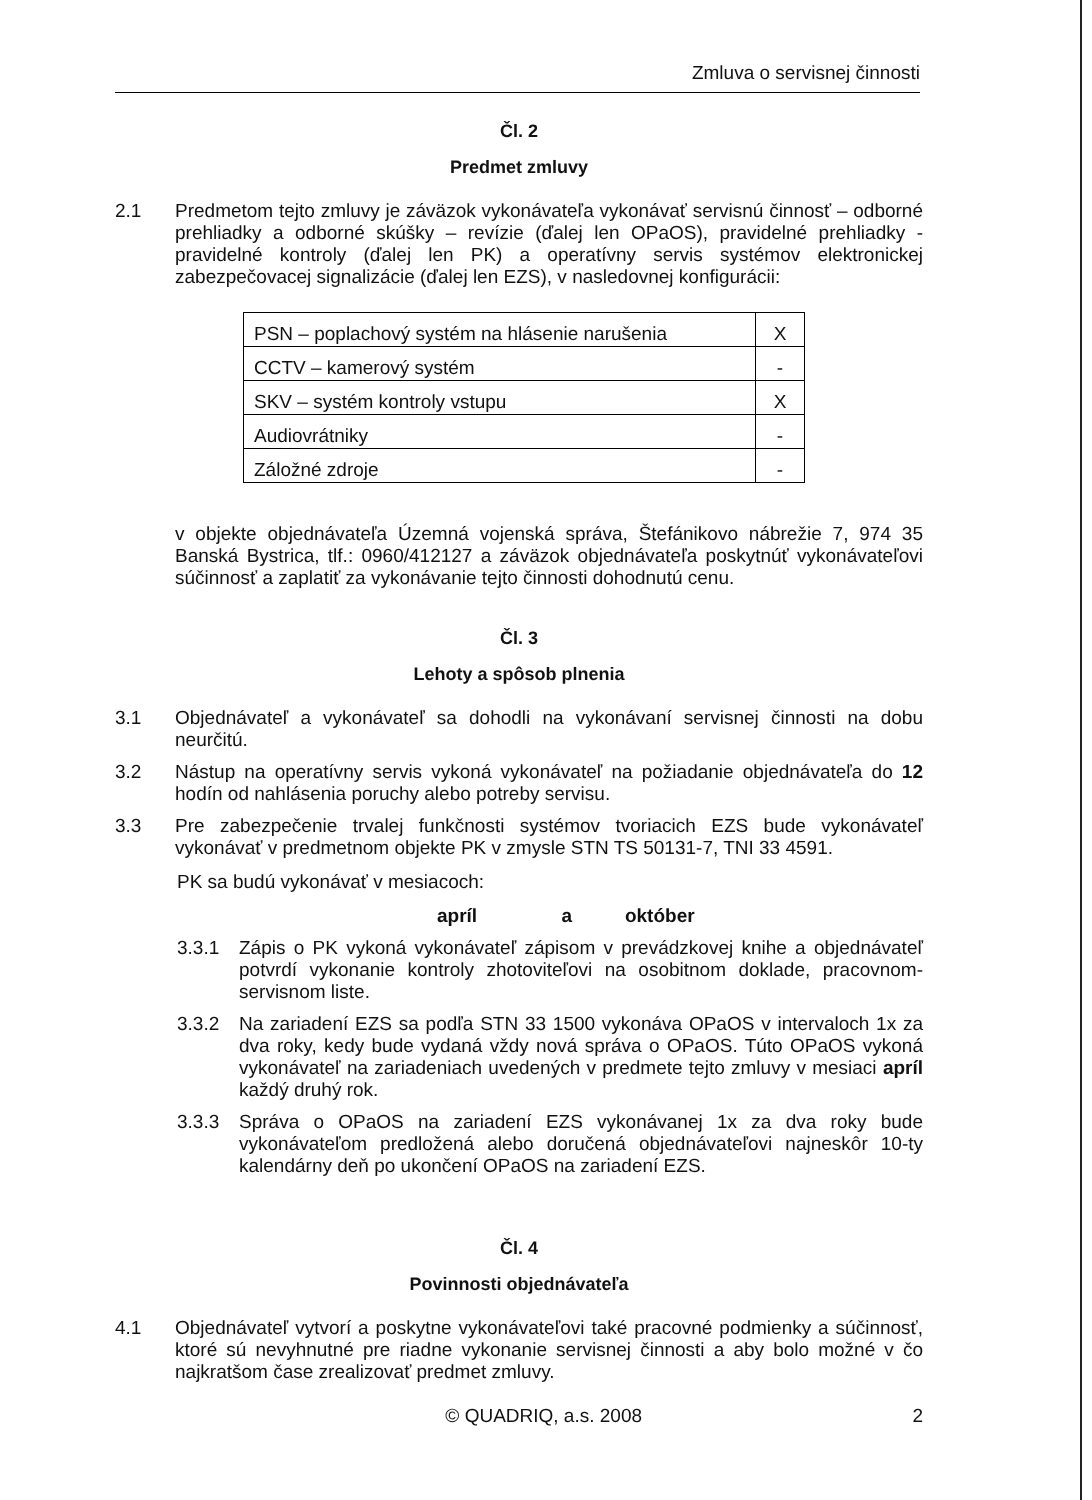Zmluva o servisnej činnosti
Čl. 2
Predmet zmluvy
2.1 Predmetom tejto zmluvy je záväzok vykonávateľa vykonávať servisnú činnosť – odborné prehliadky a odborné skúšky – revízie (ďalej len OPaOS), pravidelné prehliadky - pravidelné kontroly (ďalej len PK) a operatívny servis systémov elektronickej zabezpečovacej signalizácie (ďalej len EZS), v nasledovnej konfigurácii:
| PSN – poplachový systém na hlásenie narušenia | X |
| CCTV – kamerový systém | - |
| SKV – systém kontroly vstupu | X |
| Audiovrátniky | - |
| Záložné zdroje | - |
v objekte objednávateľa Územná vojenská správa, Štefánikovo nábrežie 7, 974 35 Banská Bystrica, tlf.: 0960/412127 a záväzok objednávateľa poskytnúť vykonávateľovi súčinnosť a zaplatiť za vykonávanie tejto činnosti dohodnutú cenu.
Čl. 3
Lehoty a spôsob plnenia
3.1 Objednávateľ a vykonávateľ sa dohodli na vykonávaní servisnej činnosti na dobu neurčitú.
3.2 Nástup na operatívny servis vykoná vykonávateľ na požiadanie objednávateľa do 12 hodín od nahlásenia poruchy alebo potreby servisu.
3.3 Pre zabezpečenie trvalej funkčnosti systémov tvoriacich EZS bude vykonávateľ vykonávať v predmetnom objekte PK v zmysle STN TS 50131-7, TNI 33 4591.
PK sa budú vykonávať v mesiacoch:
apríl a október
3.3.1 Zápis o PK vykoná vykonávateľ zápisom v prevádzkovej knihe a objednávateľ potvrdí vykonanie kontroly zhotoviteľovi na osobitnom doklade, pracovnom-servisnom liste.
3.3.2 Na zariadení EZS sa podľa STN 33 1500 vykonáva OPaOS v intervaloch 1x za dva roky, kedy bude vydaná vždy nová správa o OPaOS. Túto OPaOS vykoná vykonávateľ na zariadeniach uvedených v predmete tejto zmluvy v mesiaci apríl každý druhý rok.
3.3.3 Správa o OPaOS na zariadení EZS vykonávanej 1x za dva roky bude vykonávateľom predložená alebo doručená objednávateľovi najneskôr 10-ty kalendárny deň po ukončení OPaOS na zariadení EZS.
Čl. 4
Povinnosti objednávateľa
4.1 Objednávateľ vytvorí a poskytne vykonávateľovi také pracovné podmienky a súčinnosť, ktoré sú nevyhnutné pre riadne vykonanie servisnej činnosti a aby bolo možné v čo najkratšom čase zrealizovať predmet zmluvy.
© QUADRIQ, a.s. 2008 2